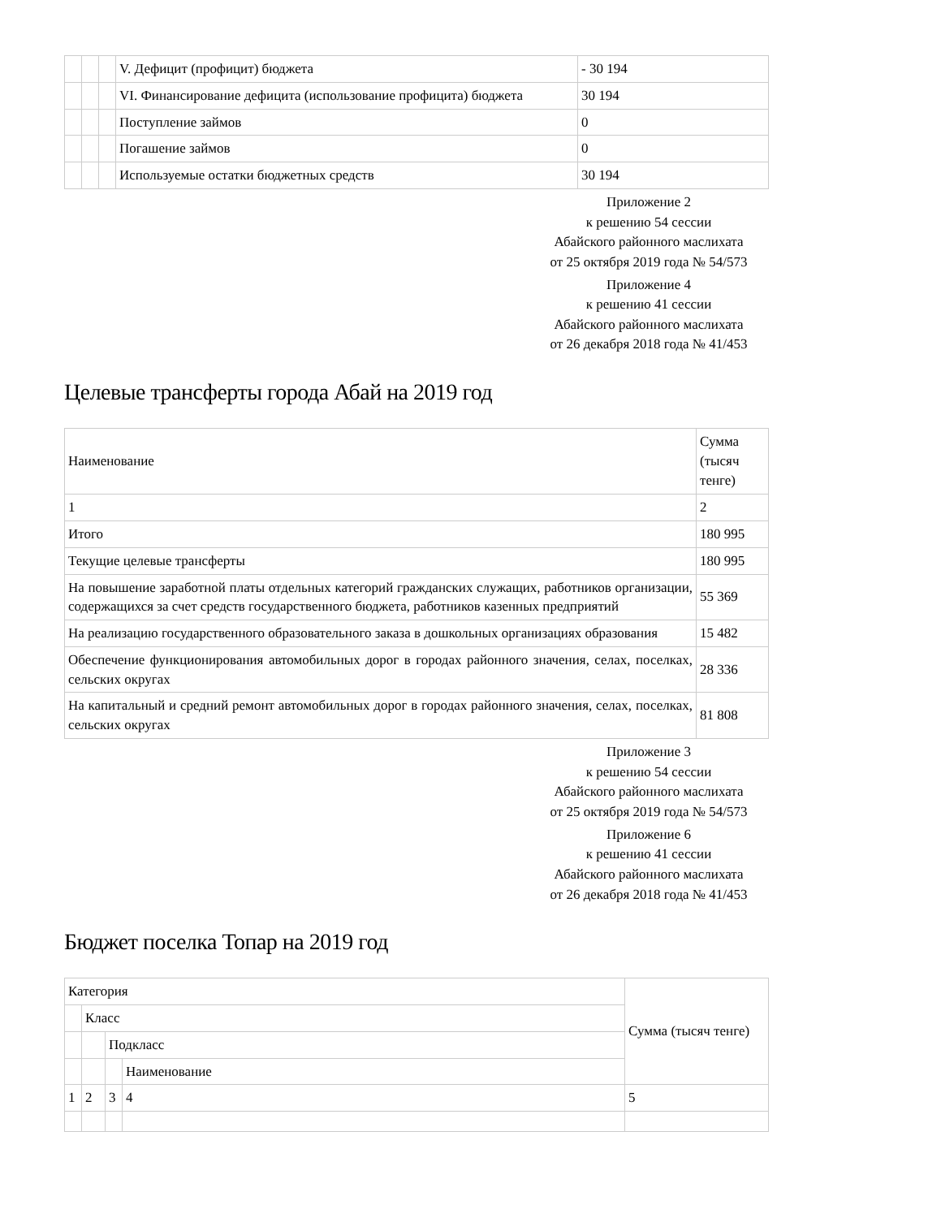| | | | V. Дефицит (профицит) бюджета | - 30 194 |
| | | | VI. Финансирование дефицита (использование профицита) бюджета | 30 194 |
| | | | Поступление займов | 0 |
| | | | Погашение займов | 0 |
| | | | Используемые остатки бюджетных средств | 30 194 |
Приложение 2
к решению 54 сессии
Абайского районного маслихата
от 25 октября 2019 года № 54/573
Приложение 4
к решению 41 сессии
Абайского районного маслихата
от 26 декабря 2018 года № 41/453
Целевые трансферты города Абай на 2019 год
| Наименование | Сумма (тысяч тенге) |
| 1 | 2 |
| Итого | 180 995 |
| Текущие целевые трансферты | 180 995 |
| На повышение заработной платы отдельных категорий гражданских служащих, работников организации, содержащихся за счет средств государственного бюджета, работников казенных предприятий | 55 369 |
| На реализацию государственного образовательного заказа в дошкольных организациях образования | 15 482 |
| Обеспечение функционирования автомобильных дорог в городах районного значения, селах, поселках, сельских округах | 28 336 |
| На капитальный и средний ремонт автомобильных дорог в городах районного значения, селах, поселках, сельских округах | 81 808 |
Приложение 3
к решению 54 сессии
Абайского районного маслихата
от 25 октября 2019 года № 54/573
Приложение 6
к решению 41 сессии
Абайского районного маслихата
от 26 декабря 2018 года № 41/453
Бюджет поселка Топар на 2019 год
| Категория | | | | Сумма (тысяч тенге) |
| | Класс | | | |
| | | Подкласс | | |
| | | | Наименование | |
| 1 | 2 | 3 | 4 | 5 |